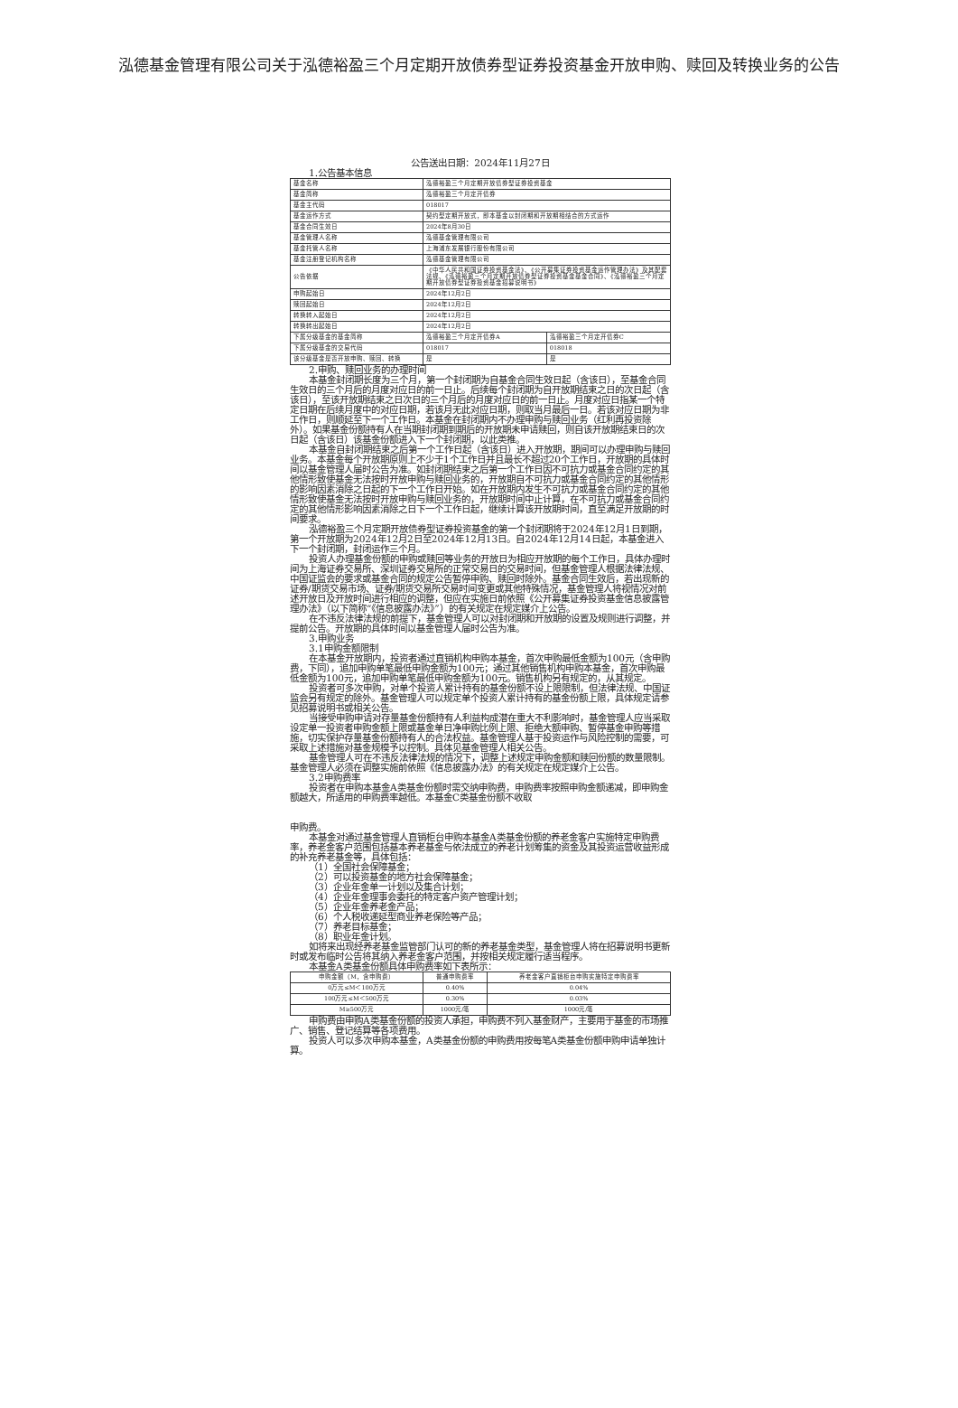泓德基金管理有限公司关于泓德裕盈三个月定期开放债券型证券投资基金开放申购、赎回及转换业务的公告
公告送出日期：2024年11月27日
1.公告基本信息
| 基金名称 | 泓德裕盈三个月定期开放债券型证券投资基金 | |
| 基金简称 | 泓德裕盈三个月定开债券 | |
| 基金主代码 | 018017 | |
| 基金运作方式 | 契约型定期开放式，即本基金以封闭期和开放期相结合的方式运作 | |
| 基金合同生效日 | 2024年8月30日 | |
| 基金管理人名称 | 泓德基金管理有限公司 | |
| 基金托管人名称 | 上海浦东发展银行股份有限公司 | |
| 基金注册登记机构名称 | 泓德基金管理有限公司 | |
| 公告依据 | 《中华人民共和国证券投资基金法》、《公开募集证券投资基金运作管理办法》及其配套法规、《泓德裕盈三个月定期开放债券型证券投资基金基金合同》、《泓德裕盈三个月定期开放债券型证券投资基金招募说明书》 | |
| 申购起始日 | 2024年12月2日 | |
| 赎回起始日 | 2024年12月2日 | |
| 转换转入起始日 | 2024年12月2日 | |
| 转换转出起始日 | 2024年12月2日 | |
| 下属分级基金的基金简称 | 泓德裕盈三个月定开债券A | 泓德裕盈三个月定开债券C |
| 下属分级基金的交易代码 | 018017 | 018018 |
| 该分级基金是否开放申购、赎回、转换 | 是 | 是 |
2.申购、赎回业务的办理时间
本基金封闭期长度为三个月，第一个封闭期为自基金合同生效日起（含该日），至基金合同生效日的三个月后的月度对应日的前一日止。后续每个封闭期为自开放期结束之日的次日起（含该日），至该开放期结束之日次日的三个月后的月度对应日的前一日止。月度对应日指某一个特定日期在后续月度中的对应日期，若该月无此对应日期，则取当月最后一日。若该对应日期为非工作日，则顺延至下一个工作日。本基金在封闭期内不办理申购与赎回业务（红利再投资除外）。如果基金份额持有人在当期封闭期到期后的开放期未申请赎回，则自该开放期结束日的次日起（含该日）该基金份额进入下一个封闭期，以此类推。
本基金自封闭期结束之后第一个工作日起（含该日）进入开放期，期间可以办理申购与赎回业务。本基金每个开放期原则上不少于1个工作日并且最长不超过20个工作日，开放期的具体时间以基金管理人届时公告为准。如封闭期结束之后第一个工作日因不可抗力或基金合同约定的其他情形致使基金无法按时开放申购与赎回业务的，开放期自不可抗力或基金合同约定的其他情形的影响因素消除之日起的下一个工作日开始。如在开放期内发生不可抗力或基金合同约定的其他情形致使基金无法按时开放申购与赎回业务的，开放期时间中止计算，在不可抗力或基金合同约定的其他情形影响因素消除之日下一个工作日起，继续计算该开放期时间，直至满足开放期的时间要求。
泓德裕盈三个月定期开放债券型证券投资基金的第一个封闭期将于2024年12月1日到期，第一个开放期为2024年12月2日至2024年12月13日。自2024年12月14日起，本基金进入下一个封闭期，封闭运作三个月。
投资人办理基金份额的申购或赎回等业务的开放日为相应开放期的每个工作日，具体办理时间为上海证券交易所、深圳证券交易所的正常交易日的交易时间，但基金管理人根据法律法规、中国证监会的要求或基金合同的规定公告暂停申购、赎回时除外。基金合同生效后，若出现新的证券/期货交易市场、证券/期货交易所交易时间变更或其他特殊情况，基金管理人将视情况对前述开放日及开放时间进行相应的调整，但应在实施日前依照《公开募集证券投资基金信息披露管理办法》（以下简称“《信息披露办法》”）的有关规定在规定媒介上公告。
在不违反法律法规的前提下，基金管理人可以对封闭期和开放期的设置及规则进行调整，并提前公告。开放期的具体时间以基金管理人届时公告为准。
3.申购业务
3.1申购金额限制
在本基金开放期内，投资者通过直销机构申购本基金，首次申购最低金额为100元（含申购费，下同），追加申购单笔最低申购金额为100元；通过其他销售机构申购本基金，首次申购最低金额为100元，追加申购单笔最低申购金额为100元。销售机构另有规定的，从其规定。
投资者可多次申购，对单个投资人累计持有的基金份额不设上限限制，但法律法规、中国证监会另有规定的除外。基金管理人可以规定单个投资人累计持有的基金份额上限，具体规定请参见招募说明书或相关公告。
当接受申购申请对存量基金份额持有人利益构成潜在重大不利影响时，基金管理人应当采取设定单一投资者申购金额上限或基金单日净申购比例上限、拒绝大额申购、暂停基金申购等措施，切实保护存量基金份额持有人的合法权益。基金管理人基于投资运作与风险控制的需要，可采取上述措施对基金规模予以控制。具体见基金管理人相关公告。
基金管理人可在不违反法律法规的情况下，调整上述规定申购金额和赎回份额的数量限制。基金管理人必须在调整实施前依照《信息披露办法》的有关规定在规定媒介上公告。
3.2申购费率
投资者在申购本基金A类基金份额时需交纳申购费，申购费率按照申购金额递减，即申购金额越大，所适用的申购费率越低。本基金C类基金份额不收取
申购费。
本基金对通过基金管理人直销柜台申购本基金A类基金份额的养老金客户实施特定申购费率，养老金客户范围包括基本养老基金与依法成立的养老计划筹集的资金及其投资运营收益形成的补充养老基金等，具体包括：
（1）全国社会保障基金；
（2）可以投资基金的地方社会保障基金；
（3）企业年金单一计划以及集合计划；
（4）企业年金理事会委托的特定客户资产管理计划；
（5）企业年金养老金产品；
（6）个人税收递延型商业养老保险等产品；
（7）养老目标基金；
（8）职业年金计划。
如将来出现经养老基金监管部门认可的新的养老基金类型，基金管理人将在招募说明书更新时或发布临时公告将其纳入养老金客户范围，并按相关规定履行适当程序。
本基金A类基金份额具体申购费率如下表所示：
| 申购金额（M，含申购费） | 普通申购费率 | 养老金客户直销柜台申购实施特定申购费率 |
| --- | --- | --- |
| 0万元≤M＜100万元 | 0.40% | 0.04% |
| 100万元≤M＜500万元 | 0.30% | 0.03% |
| M≥500万元 | 1000元/笔 | 1000元/笔 |
申购费由申购A类基金份额的投资人承担，申购费不列入基金财产，主要用于基金的市场推广、销售、登记结算等各项费用。
投资人可以多次申购本基金，A类基金份额的申购费用按每笔A类基金份额申购申请单独计算。